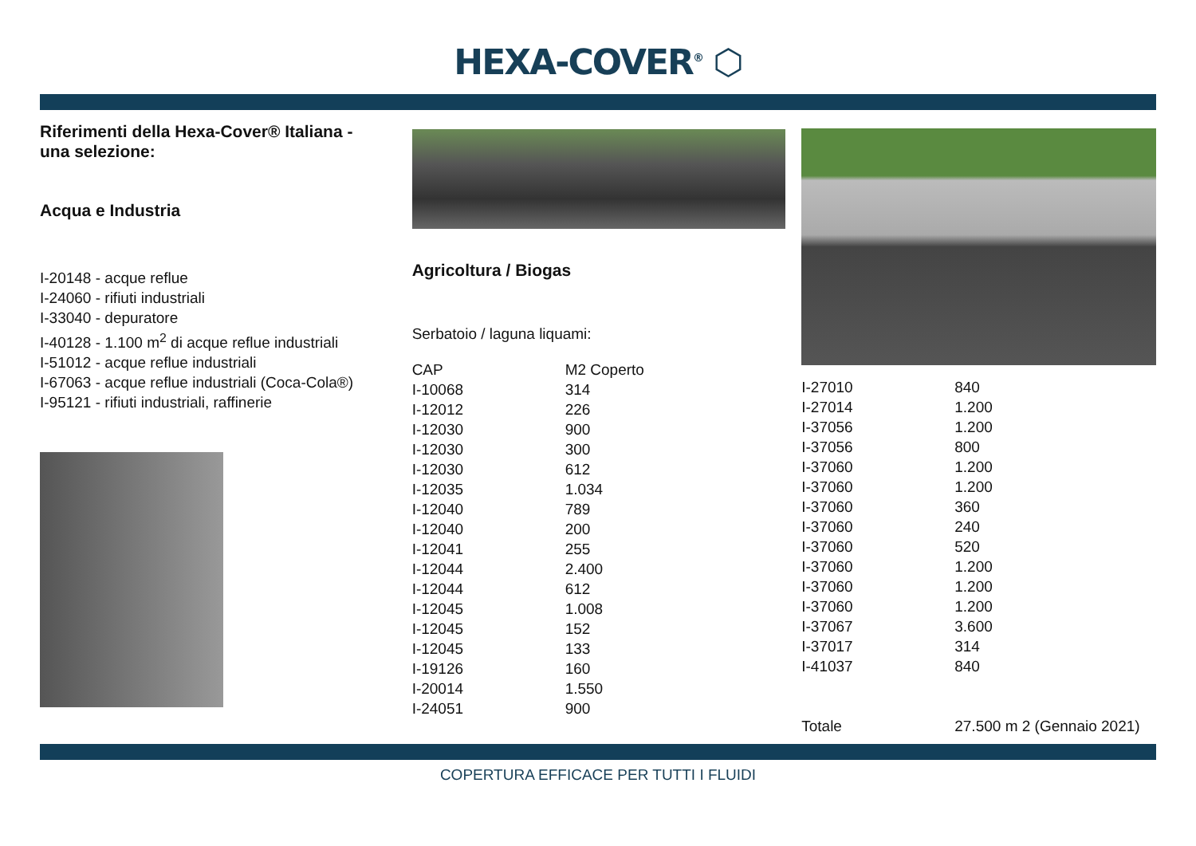HEXA-COVER<sup>®</sup> ⬡
Riferimenti della Hexa-Cover® Italiana -
una selezione:
Acqua e Industria
I-20148 - acque reflue
I-24060 - rifiuti industriali
I-33040 - depuratore
I-40128 - 1.100 m<sup>2</sup> di acque reflue industriali
I-51012 - acque reflue industriali
I-67063 - acque reflue industriali (Coca-Cola®)
I-95121 - rifiuti industriali, raffinerie
Agricoltura / Biogas
Serbatoio / laguna liquami:
| CAP | M2 Coperto |
| I-10068 | 314 |
| I-12012 | 226 |
| I-12030 | 900 |
| I-12030 | 300 |
| I-12030 | 612 |
| I-12035 | 1.034 |
| I-12040 | 789 |
| I-12040 | 200 |
| I-12041 | 255 |
| I-12044 | 2.400 |
| I-12044 | 612 |
| I-12045 | 1.008 |
| I-12045 | 152 |
| I-12045 | 133 |
| I-19126 | 160 |
| I-20014 | 1.550 |
| I-24051 | 900 |
| I-27010 | 840 |
| I-27014 | 1.200 |
| I-37056 | 1.200 |
| I-37056 | 800 |
| I-37060 | 1.200 |
| I-37060 | 1.200 |
| I-37060 | 360 |
| I-37060 | 240 |
| I-37060 | 520 |
| I-37060 | 1.200 |
| I-37060 | 1.200 |
| I-37060 | 1.200 |
| I-37067 | 3.600 |
| I-37017 | 314 |
| I-41037 | 840 |
| Totale | 27.500 m 2 (Gennaio 2021) |
COPERTURA EFFICACE PER TUTTI I FLUIDI